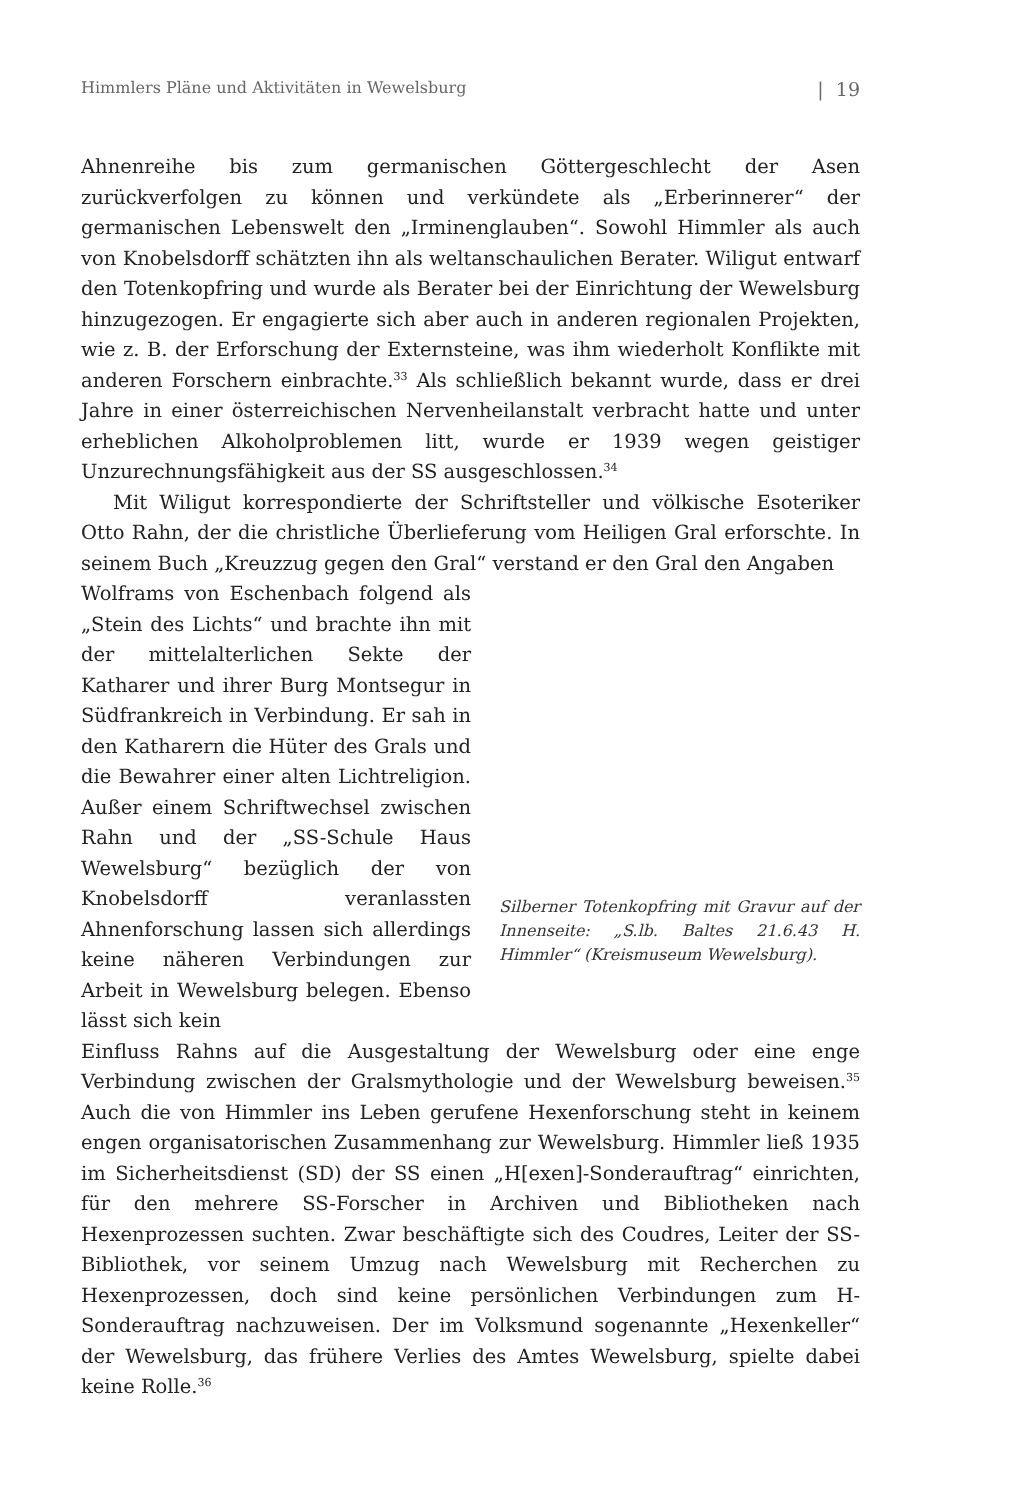Himmlers Pläne und Aktivitäten in Wewelsburg | 19
Ahnenreihe bis zum germanischen Göttergeschlecht der Asen zurückverfolgen zu können und verkündete als „Erberinnerer“ der germanischen Lebenswelt den „Irminenglauben“. Sowohl Himmler als auch von Knobelsdorff schätzten ihn als weltanschaulichen Berater. Wiligut entwarf den Totenkopfring und wurde als Berater bei der Einrichtung der Wewelsburg hinzugezogen. Er engagierte sich aber auch in anderen regionalen Projekten, wie z. B. der Erforschung der Externsteine, was ihm wiederholt Konflikte mit anderen Forschern einbrachte.<sup>33</sup> Als schließlich bekannt wurde, dass er drei Jahre in einer österreichischen Nervenheilanstalt verbracht hatte und unter erheblichen Alkoholproblemen litt, wurde er 1939 wegen geistiger Unzurechnungsfähigkeit aus der SS ausgeschlossen.<sup>34</sup>
Mit Wiligut korrespondierte der Schriftsteller und völkische Esoteriker Otto Rahn, der die christliche Überlieferung vom Heiligen Gral erforschte. In seinem Buch „Kreuzzug gegen den Gral“ verstand er den Gral den Angaben
Wolframs von Eschenbach folgend als „Stein des Lichts“ und brachte ihn mit der mittelalterlichen Sekte der Katharer und ihrer Burg Montsegur in Südfrankreich in Verbindung. Er sah in den Katharern die Hüter des Grals und die Bewahrer einer alten Lichtreligion. Außer einem Schriftwechsel zwischen Rahn und der „SS-Schule Haus Wewelsburg“ bezüglich der von Knobelsdorff veranlassten Ahnenforschung lassen sich allerdings keine näheren Verbindungen zur Arbeit in Wewelsburg belegen. Ebenso lässt sich kein
Silberner Totenkopfring mit Gravur auf der Innenseite: „S.lb. Baltes 21.6.43 H. Himmler“ (Kreismuseum Wewelsburg).
Einfluss Rahns auf die Ausgestaltung der Wewelsburg oder eine enge Verbindung zwischen der Gralsmythologie und der Wewelsburg beweisen.<sup>35</sup> Auch die von Himmler ins Leben gerufene Hexenforschung steht in keinem engen organisatorischen Zusammenhang zur Wewelsburg. Himmler ließ 1935 im Sicherheitsdienst (SD) der SS einen „H[exen]-Sonderauftrag“ einrichten, für den mehrere SS-Forscher in Archiven und Bibliotheken nach Hexenprozessen suchten. Zwar beschäftigte sich des Coudres, Leiter der SS-Bibliothek, vor seinem Umzug nach Wewelsburg mit Recherchen zu Hexenprozessen, doch sind keine persönlichen Verbindungen zum H-Sonderauftrag nachzuweisen. Der im Volksmund sogenannte „Hexenkeller“ der Wewelsburg, das frühere Verlies des Amtes Wewelsburg, spielte dabei keine Rolle.<sup>36</sup>